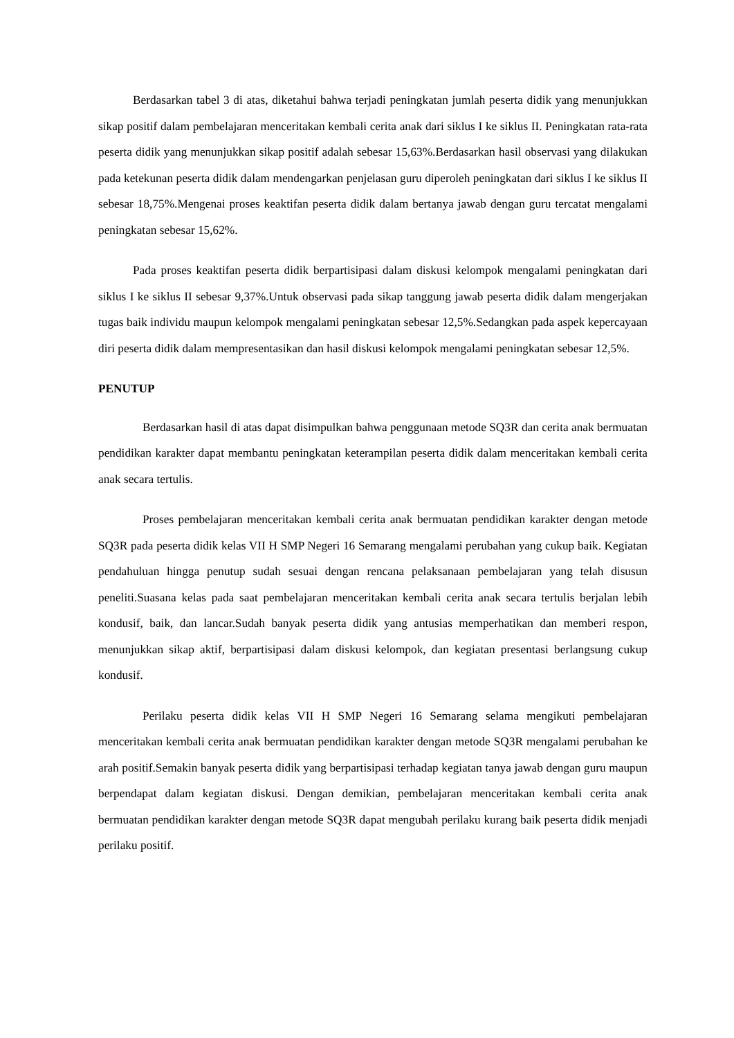Berdasarkan tabel 3 di atas, diketahui bahwa terjadi peningkatan jumlah peserta didik yang menunjukkan sikap positif dalam pembelajaran menceritakan kembali cerita anak dari siklus I ke siklus II. Peningkatan rata-rata peserta didik yang menunjukkan sikap positif adalah sebesar 15,63%.Berdasarkan hasil observasi yang dilakukan pada ketekunan peserta didik dalam mendengarkan penjelasan guru diperoleh peningkatan dari siklus I ke siklus II sebesar 18,75%.Mengenai proses keaktifan peserta didik dalam bertanya jawab dengan guru tercatat mengalami peningkatan sebesar 15,62%.
Pada proses keaktifan peserta didik berpartisipasi dalam diskusi kelompok mengalami peningkatan dari siklus I ke siklus II sebesar 9,37%.Untuk observasi pada sikap tanggung jawab peserta didik dalam mengerjakan tugas baik individu maupun kelompok mengalami peningkatan sebesar 12,5%.Sedangkan pada aspek kepercayaan diri peserta didik dalam mempresentasikan dan hasil diskusi kelompok mengalami peningkatan sebesar 12,5%.
PENUTUP
Berdasarkan hasil di atas dapat disimpulkan bahwa penggunaan metode SQ3R dan cerita anak bermuatan pendidikan karakter dapat membantu peningkatan keterampilan peserta didik dalam menceritakan kembali cerita anak secara tertulis.
Proses pembelajaran menceritakan kembali cerita anak bermuatan pendidikan karakter dengan metode SQ3R pada peserta didik kelas VII H SMP Negeri 16 Semarang mengalami perubahan yang cukup baik. Kegiatan pendahuluan hingga penutup sudah sesuai dengan rencana pelaksanaan pembelajaran yang telah disusun peneliti.Suasana kelas pada saat pembelajaran menceritakan kembali cerita anak secara tertulis berjalan lebih kondusif, baik, dan lancar.Sudah banyak peserta didik yang antusias memperhatikan dan memberi respon, menunjukkan sikap aktif, berpartisipasi dalam diskusi kelompok, dan kegiatan presentasi berlangsung cukup kondusif.
Perilaku peserta didik kelas VII H SMP Negeri 16 Semarang selama mengikuti pembelajaran menceritakan kembali cerita anak bermuatan pendidikan karakter dengan metode SQ3R mengalami perubahan ke arah positif.Semakin banyak peserta didik yang berpartisipasi terhadap kegiatan tanya jawab dengan guru maupun berpendapat dalam kegiatan diskusi. Dengan demikian, pembelajaran menceritakan kembali cerita anak bermuatan pendidikan karakter dengan metode SQ3R dapat mengubah perilaku kurang baik peserta didik menjadi perilaku positif.